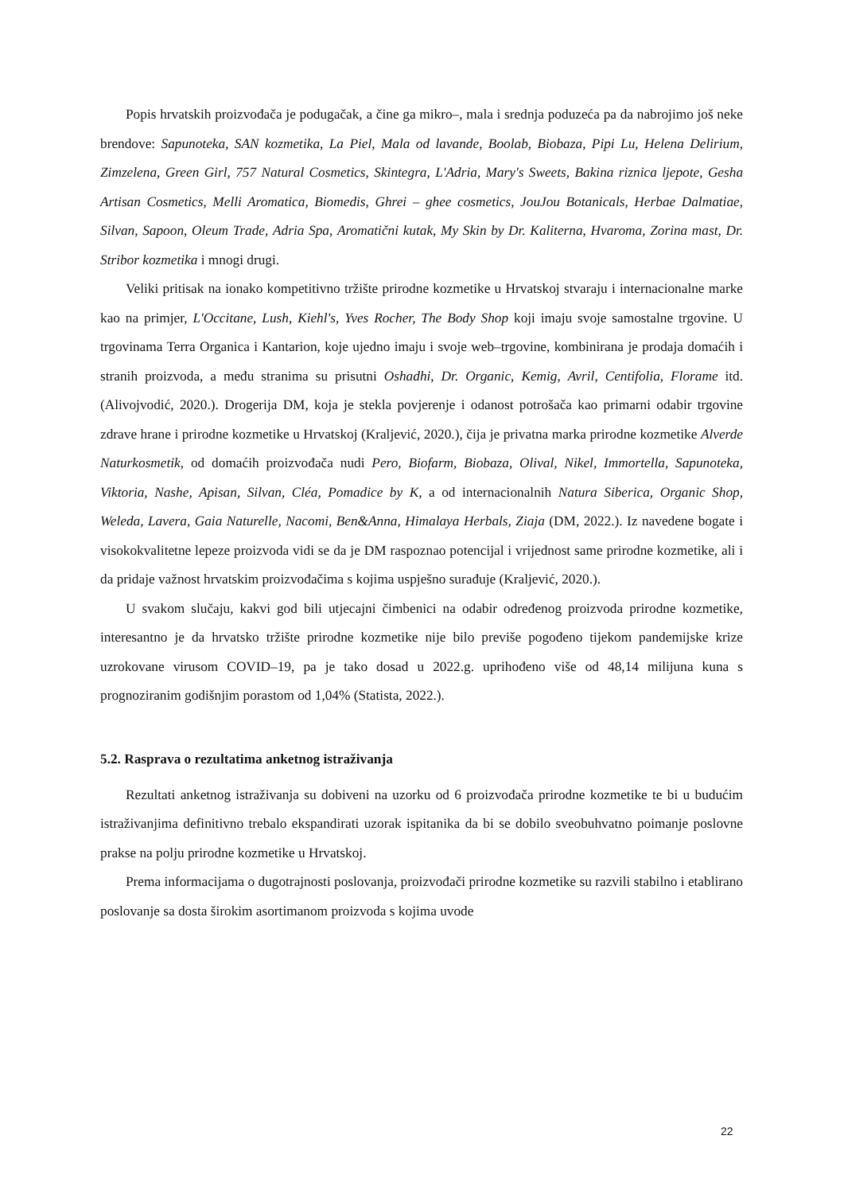Popis hrvatskih proizvođača je podugačak, a čine ga mikro–, mala i srednja poduzeća pa da nabrojimo još neke brendove: Sapunoteka, SAN kozmetika, La Piel, Mala od lavande, Boolab, Biobaza, Pipi Lu, Helena Delirium, Zimzelena, Green Girl, 757 Natural Cosmetics, Skintegra, L'Adria, Mary's Sweets, Bakina riznica ljepote, Gesha Artisan Cosmetics, Melli Aromatica, Biomedis, Ghrei – ghee cosmetics, JouJou Botanicals, Herbae Dalmatiae, Silvan, Sapoon, Oleum Trade, Adria Spa, Aromatični kutak, My Skin by Dr. Kaliterna, Hvaroma, Zorina mast, Dr. Stribor kozmetika i mnogi drugi.
Veliki pritisak na ionako kompetitivno tržište prirodne kozmetike u Hrvatskoj stvaraju i internacionalne marke kao na primjer, L'Occitane, Lush, Kiehl's, Yves Rocher, The Body Shop koji imaju svoje samostalne trgovine. U trgovinama Terra Organica i Kantarion, koje ujedno imaju i svoje web–trgovine, kombinirana je prodaja domaćih i stranih proizvoda, a među stranima su prisutni Oshadhi, Dr. Organic, Kemig, Avril, Centifolia, Florame itd. (Alivojvodić, 2020.). Drogerija DM, koja je stekla povjerenje i odanost potrošača kao primarni odabir trgovine zdrave hrane i prirodne kozmetike u Hrvatskoj (Kraljević, 2020.), čija je privatna marka prirodne kozmetike Alverde Naturkosmetik, od domaćih proizvođača nudi Pero, Biofarm, Biobaza, Olival, Nikel, Immortella, Sapunoteka, Viktoria, Nashe, Apisan, Silvan, Cléa, Pomadice by K, a od internacionalnih Natura Siberica, Organic Shop, Weleda, Lavera, Gaia Naturelle, Nacomi, Ben&Anna, Himalaya Herbals, Ziaja (DM, 2022.). Iz navedene bogate i visokokvalitetne lepeze proizvoda vidi se da je DM raspoznao potencijal i vrijednost same prirodne kozmetike, ali i da pridaje važnost hrvatskim proizvođačima s kojima uspješno surađuje (Kraljević, 2020.).
U svakom slučaju, kakvi god bili utjecajni čimbenici na odabir određenog proizvoda prirodne kozmetike, interesantno je da hrvatsko tržište prirodne kozmetike nije bilo previše pogođeno tijekom pandemijske krize uzrokovane virusom COVID–19, pa je tako dosad u 2022.g. uprihođeno više od 48,14 milijuna kuna s prognoziranim godišnjim porastom od 1,04% (Statista, 2022.).
5.2. Rasprava o rezultatima anketnog istraživanja
Rezultati anketnog istraživanja su dobiveni na uzorku od 6 proizvođača prirodne kozmetike te bi u budućim istraživanjima definitivno trebalo ekspandirati uzorak ispitanika da bi se dobilo sveobuhvatno poimanje poslovne prakse na polju prirodne kozmetike u Hrvatskoj.
Prema informacijama o dugotrajnosti poslovanja, proizvođači prirodne kozmetike su razvili stabilno i etablirano poslovanje sa dosta širokim asortimanom proizvoda s kojima uvode
22